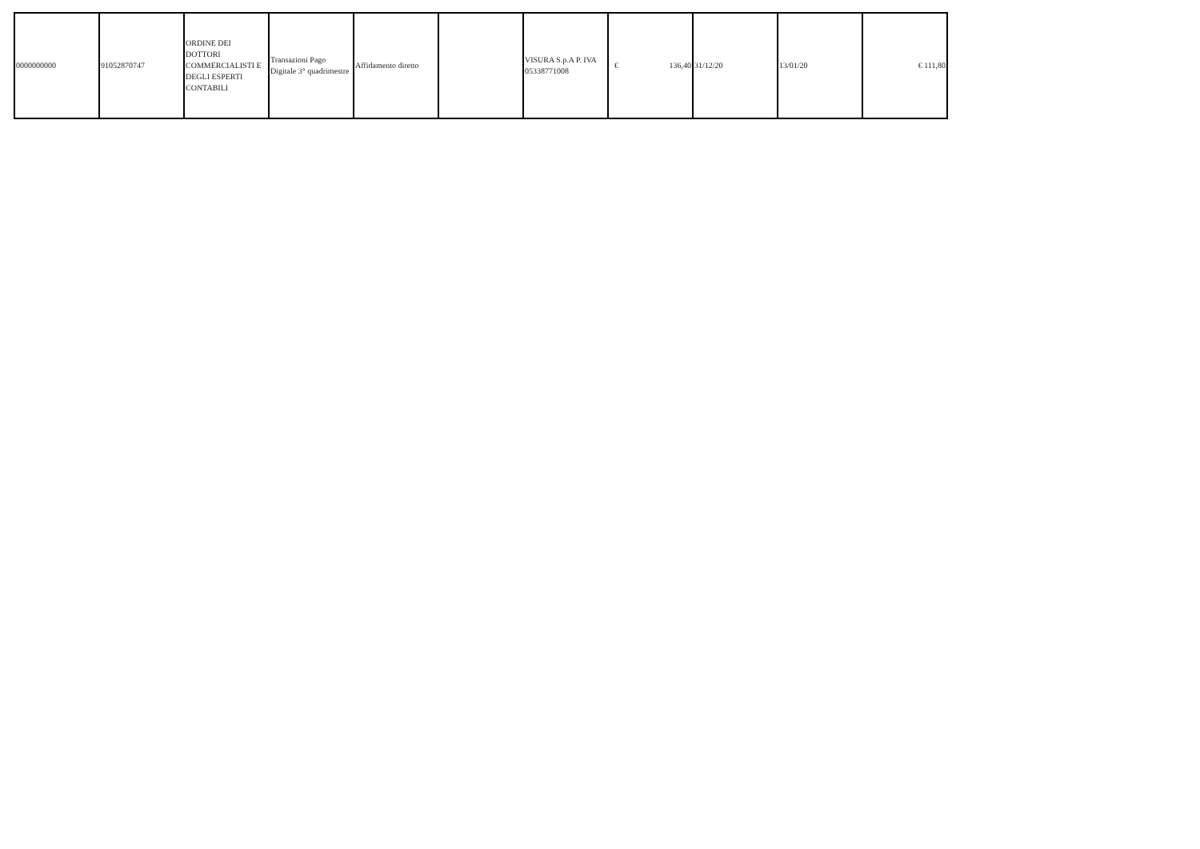| 0000000000 | 91052870747 | ORDINE DEI DOTTORI COMMERCIALISTI E DEGLI ESPERTI CONTABILI | Transazioni Pago Digitale 3° quadrimestre | Affidamento diretto | | VISURA S.p.A P. IVA 05338771008 | € 136,40 | 31/12/20 | 13/01/20 | € 111,80 |